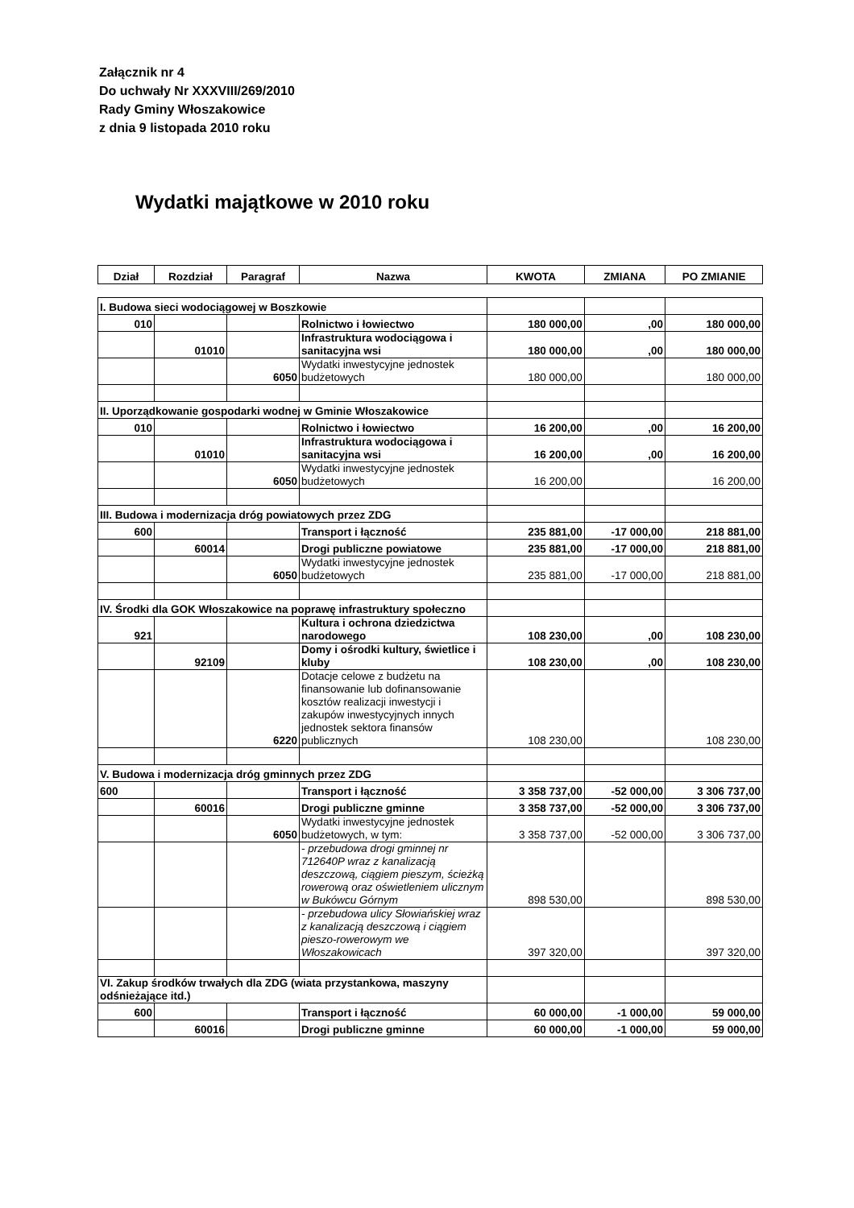Załącznik nr 4
Do uchwały Nr XXXVIII/269/2010
Rady Gminy Włoszakowice
z dnia 9 listopada 2010 roku
Wydatki majątkowe w 2010 roku
| Dział | Rozdział | Paragraf | Nazwa | KWOTA | ZMIANA | PO ZMIANIE |
| --- | --- | --- | --- | --- | --- | --- |
| I. Budowa sieci wodociągowej w Boszkowie | | | | | | |
| 010 | | | Rolnictwo i łowiectwo | 180 000,00 | ,00 | 180 000,00 |
| | 01010 | | Infrastruktura wodociągowa i sanitacyjna wsi | 180 000,00 | ,00 | 180 000,00 |
| | | 6050 | Wydatki inwestycyjne jednostek budżetowych | 180 000,00 | | 180 000,00 |
| II. Uporządkowanie gospodarki wodnej w Gminie Włoszakowice | | | | | | |
| 010 | | | Rolnictwo i łowiectwo | 16 200,00 | ,00 | 16 200,00 |
| | 01010 | | Infrastruktura wodociągowa i sanitacyjna wsi | 16 200,00 | ,00 | 16 200,00 |
| | | 6050 | Wydatki inwestycyjne jednostek budżetowych | 16 200,00 | | 16 200,00 |
| III. Budowa i modernizacja dróg powiatowych przez ZDG | | | | | | |
| 600 | | | Transport i łączność | 235 881,00 | -17 000,00 | 218 881,00 |
| | 60014 | | Drogi publiczne powiatowe | 235 881,00 | -17 000,00 | 218 881,00 |
| | | 6050 | Wydatki inwestycyjne jednostek budżetowych | 235 881,00 | -17 000,00 | 218 881,00 |
| IV. Środki dla GOK Włoszakowice na poprawę infrastruktury społeczno | | | | | | |
| 921 | | | Kultura i ochrona dziedzictwa narodowego | 108 230,00 | ,00 | 108 230,00 |
| | 92109 | | Domy i ośrodki kultury, świetlice i kluby | 108 230,00 | ,00 | 108 230,00 |
| | | 6220 | Dotacje celowe z budżetu na finansowanie lub dofinansowanie kosztów realizacji inwestycji i zakupów inwestycyjnych innych jednostek sektora finansów publicznych | 108 230,00 | | 108 230,00 |
| V. Budowa i modernizacja dróg gminnych przez ZDG | | | | | | |
| 600 | | | Transport i łączność | 3 358 737,00 | -52 000,00 | 3 306 737,00 |
| | 60016 | | Drogi publiczne gminne | 3 358 737,00 | -52 000,00 | 3 306 737,00 |
| | | 6050 | Wydatki inwestycyjne jednostek budżetowych, w tym: | 3 358 737,00 | -52 000,00 | 3 306 737,00 |
| | | | - przebudowa drogi gminnej nr 712640P wraz z kanalizacją deszczową, ciągiem pieszym, ścieżką rowerową oraz oświetleniem ulicznym w Bukówcu Górnym | 898 530,00 | | 898 530,00 |
| | | | - przebudowa ulicy Słowiańskiej wraz z kanalizacją deszczową i ciągiem pieszo-rowerowym we Włoszakowicach | 397 320,00 | | 397 320,00 |
| VI. Zakup środków trwałych dla ZDG (wiata przystankowa, maszyny odśnieżające itd.) | | | | | | |
| 600 | | | Transport i łączność | 60 000,00 | -1 000,00 | 59 000,00 |
| | 60016 | | Drogi publiczne gminne | 60 000,00 | -1 000,00 | 59 000,00 |